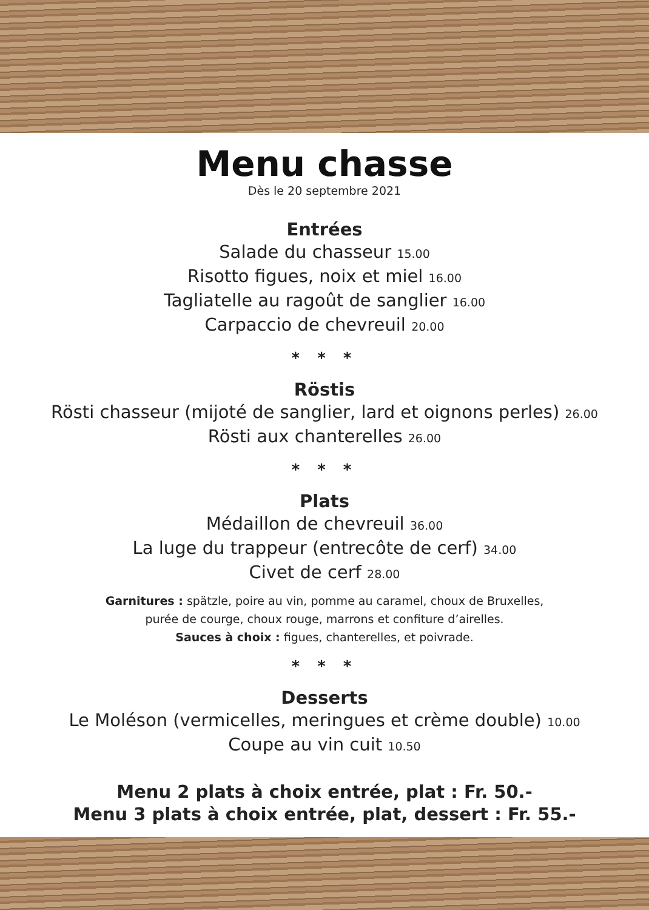Menu chasse
Dès le 20 septembre 2021
Entrées
Salade du chasseur 15.00
Risotto figues, noix et miel 16.00
Tagliatelle au ragoût de sanglier 16.00
Carpaccio de chevreuil 20.00
* * *
Röstis
Rösti chasseur (mijoté de sanglier, lard et oignons perles) 26.00
Rösti aux chanterelles 26.00
* * *
Plats
Médaillon de chevreuil 36.00
La luge du trappeur (entrecôte de cerf) 34.00
Civet de cerf 28.00
Garnitures : spätzle, poire au vin, pomme au caramel, choux de Bruxelles,
purée de courge, choux rouge, marrons et confiture d’airelles.
Sauces à choix : figues, chanterelles, et poivrade.
* * *
Desserts
Le Moléson (vermicelles, meringues et crème double) 10.00
Coupe au vin cuit 10.50
Menu 2 plats à choix entrée, plat : Fr. 50.-
Menu 3 plats à choix entrée, plat, dessert : Fr. 55.-